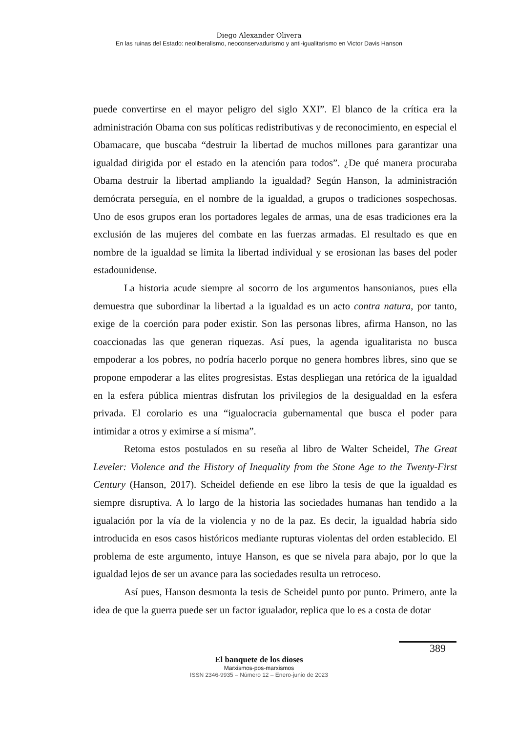Diego Alexander Olivera
En las ruinas del Estado: neoliberalismo, neoconservadurismo y anti-igualitarismo en Victor Davis Hanson
puede convertirse en el mayor peligro del siglo XXI”. El blanco de la crítica era la administración Obama con sus políticas redistributivas y de reconocimiento, en especial el Obamacare, que buscaba “destruir la libertad de muchos millones para garantizar una igualdad dirigida por el estado en la atención para todos”. ¿De qué manera procuraba Obama destruir la libertad ampliando la igualdad? Según Hanson, la administración demócrata perseguía, en el nombre de la igualdad, a grupos o tradiciones sospechosas. Uno de esos grupos eran los portadores legales de armas, una de esas tradiciones era la exclusión de las mujeres del combate en las fuerzas armadas. El resultado es que en nombre de la igualdad se limita la libertad individual y se erosionan las bases del poder estadounidense.
La historia acude siempre al socorro de los argumentos hansonianos, pues ella demuestra que subordinar la libertad a la igualdad es un acto contra natura, por tanto, exige de la coerción para poder existir. Son las personas libres, afirma Hanson, no las coaccionadas las que generan riquezas. Así pues, la agenda igualitarista no busca empoderar a los pobres, no podría hacerlo porque no genera hombres libres, sino que se propone empoderar a las elites progresistas. Estas despliegan una retórica de la igualdad en la esfera pública mientras disfrutan los privilegios de la desigualdad en la esfera privada. El corolario es una “igualocracia gubernamental que busca el poder para intimidar a otros y eximirse a sí misma”.
Retoma estos postulados en su reseña al libro de Walter Scheidel, The Great Leveler: Violence and the History of Inequality from the Stone Age to the Twenty-First Century (Hanson, 2017). Scheidel defiende en ese libro la tesis de que la igualdad es siempre disruptiva. A lo largo de la historia las sociedades humanas han tendido a la igualación por la vía de la violencia y no de la paz. Es decir, la igualdad habría sido introducida en esos casos históricos mediante rupturas violentas del orden establecido. El problema de este argumento, intuye Hanson, es que se nivela para abajo, por lo que la igualdad lejos de ser un avance para las sociedades resulta un retroceso.
Así pues, Hanson desmonta la tesis de Scheidel punto por punto. Primero, ante la idea de que la guerra puede ser un factor igualador, replica que lo es a costa de dotar
389
El banquete de los dioses
Marxismos-pos-marxismos
ISSN 2346-9935 – Número 12 – Enero-junio de 2023